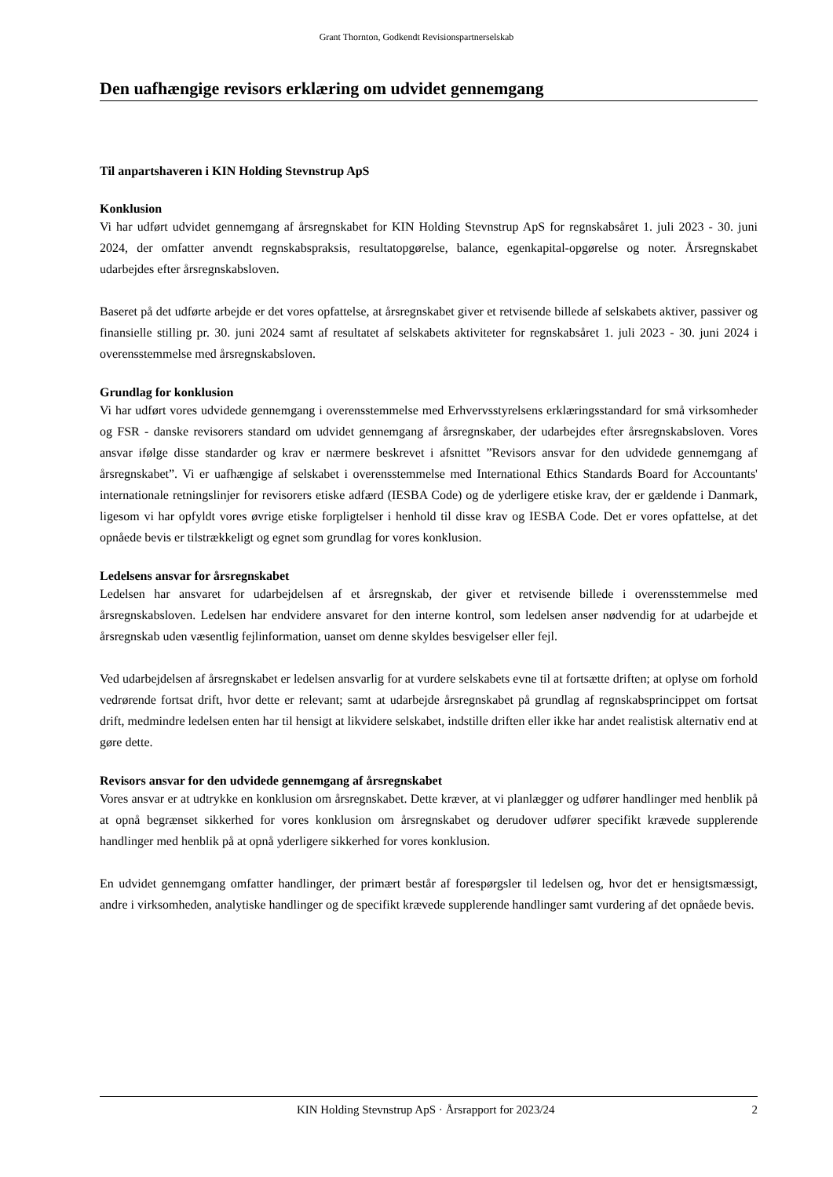Grant Thornton, Godkendt Revisionspartnerselskab
Den uafhængige revisors erklæring om udvidet gennemgang
Til anpartshaveren i KIN Holding Stevnstrup ApS
Konklusion
Vi har udført udvidet gennemgang af årsregnskabet for KIN Holding Stevnstrup ApS for regnskabsåret 1. juli 2023 - 30. juni 2024, der omfatter anvendt regnskabspraksis, resultatopgørelse, balance, egenkapital-opgørelse og noter. Årsregnskabet udarbejdes efter årsregnskabsloven.
Baseret på det udførte arbejde er det vores opfattelse, at årsregnskabet giver et retvisende billede af selskabets aktiver, passiver og finansielle stilling pr. 30. juni 2024 samt af resultatet af selskabets aktiviteter for regnskabsåret 1. juli 2023 - 30. juni 2024 i overensstemmelse med årsregnskabsloven.
Grundlag for konklusion
Vi har udført vores udvidede gennemgang i overensstemmelse med Erhvervsstyrelsens erklæringsstandard for små virksomheder og FSR - danske revisorers standard om udvidet gennemgang af årsregnskaber, der udarbejdes efter årsregnskabsloven. Vores ansvar ifølge disse standarder og krav er nærmere beskrevet i afsnittet ”Revisors ansvar for den udvidede gennemgang af årsregnskabet”. Vi er uafhængige af selskabet i overensstemmelse med International Ethics Standards Board for Accountants' internationale retningslinjer for revisorers etiske adfærd (IESBA Code) og de yderligere etiske krav, der er gældende i Danmark, ligesom vi har opfyldt vores øvrige etiske forpligtelser i henhold til disse krav og IESBA Code. Det er vores opfattelse, at det opnåede bevis er tilstrækkeligt og egnet som grundlag for vores konklusion.
Ledelsens ansvar for årsregnskabet
Ledelsen har ansvaret for udarbejdelsen af et årsregnskab, der giver et retvisende billede i overensstemmelse med årsregnskabsloven. Ledelsen har endvidere ansvaret for den interne kontrol, som ledelsen anser nødvendig for at udarbejde et årsregnskab uden væsentlig fejlinformation, uanset om denne skyldes besvigelser eller fejl.
Ved udarbejdelsen af årsregnskabet er ledelsen ansvarlig for at vurdere selskabets evne til at fortsætte driften; at oplyse om forhold vedrørende fortsat drift, hvor dette er relevant; samt at udarbejde årsregnskabet på grundlag af regnskabsprincippet om fortsat drift, medmindre ledelsen enten har til hensigt at likvidere selskabet, indstille driften eller ikke har andet realistisk alternativ end at gøre dette.
Revisors ansvar for den udvidede gennemgang af årsregnskabet
Vores ansvar er at udtrykke en konklusion om årsregnskabet. Dette kræver, at vi planlægger og udfører handlinger med henblik på at opnå begrænset sikkerhed for vores konklusion om årsregnskabet og derudover udfører specifikt krævede supplerende handlinger med henblik på at opnå yderligere sikkerhed for vores konklusion.
En udvidet gennemgang omfatter handlinger, der primært består af forespørgsler til ledelsen og, hvor det er hensigtsmæssigt, andre i virksomheden, analytiske handlinger og de specifikt krævede supplerende handlinger samt vurdering af det opnåede bevis.
KIN Holding Stevnstrup ApS · Årsrapport for 2023/24 2